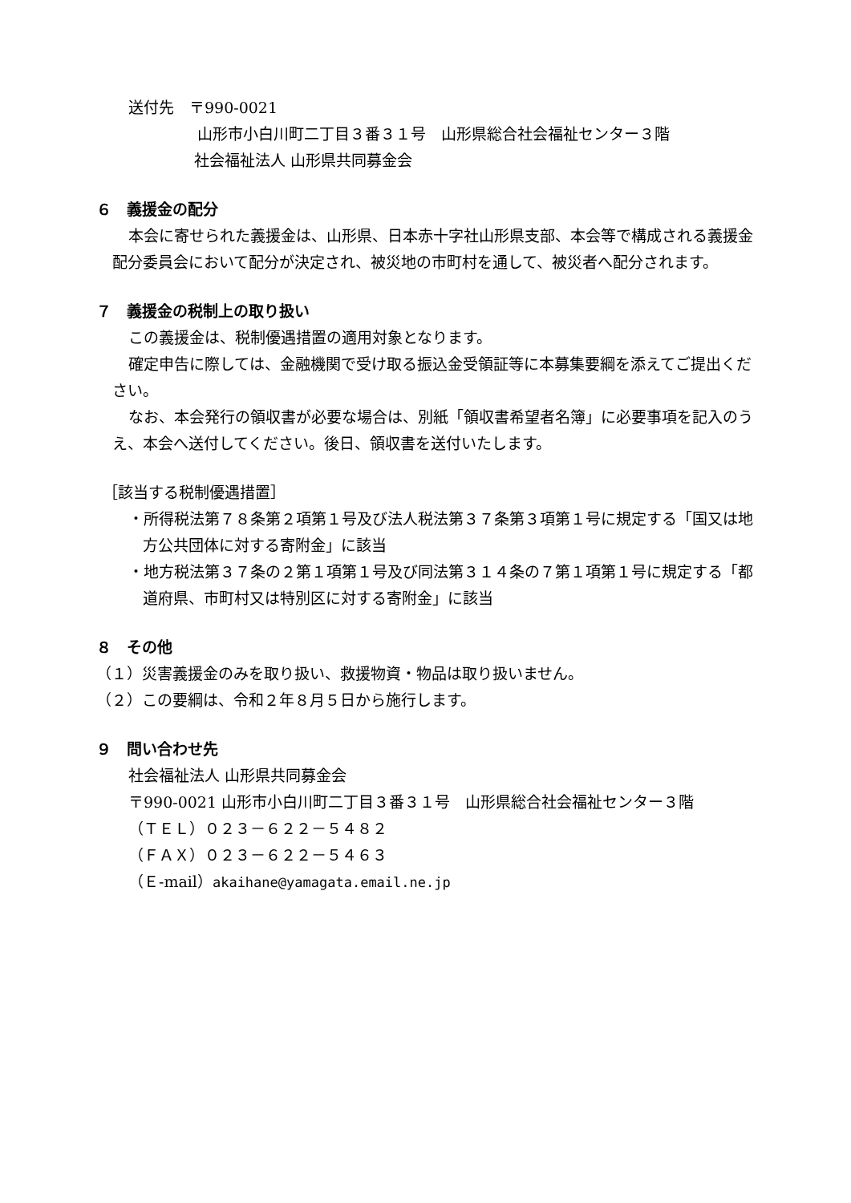送付先　〒990-0021
山形市小白川町二丁目３番３１号　山形県総合社会福祉センター３階
社会福祉法人 山形県共同募金会
６　義援金の配分
本会に寄せられた義援金は、山形県、日本赤十字社山形県支部、本会等で構成される義援金配分委員会において配分が決定され、被災地の市町村を通して、被災者へ配分されます。
７　義援金の税制上の取り扱い
この義援金は、税制優遇措置の適用対象となります。
確定申告に際しては、金融機関で受け取る振込金受領証等に本募集要綱を添えてご提出ください。
なお、本会発行の領収書が必要な場合は、別紙「領収書希望者名簿」に必要事項を記入のうえ、本会へ送付してください。後日、領収書を送付いたします。
［該当する税制優遇措置］
・所得税法第７８条第２項第１号及び法人税法第３７条第３項第１号に規定する「国又は地方公共団体に対する寄附金」に該当
・地方税法第３７条の２第１項第１号及び同法第３１４条の７第１項第１号に規定する「都道府県、市町村又は特別区に対する寄附金」に該当
８　その他
（１）災害義援金のみを取り扱い、救援物資・物品は取り扱いません。
（２）この要綱は、令和２年８月５日から施行します。
９　問い合わせ先
社会福祉法人 山形県共同募金会
〒990-0021 山形市小白川町二丁目３番３１号　山形県総合社会福祉センター３階
（ＴＥＬ）０２３－６２２－５４８２
（ＦＡＸ）０２３－６２２－５４６３
（Ｅ-mail）akaihane@yamagata.email.ne.jp